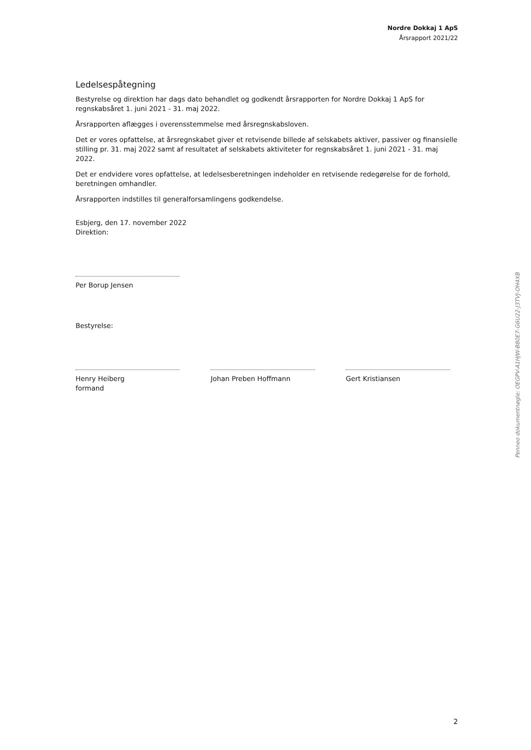Nordre Dokkaj 1 ApS
Årsrapport 2021/22
Ledelsespåtegning
Bestyrelse og direktion har dags dato behandlet og godkendt årsrapporten for Nordre Dokkaj 1 ApS for regnskabsåret 1. juni 2021 - 31. maj 2022.
Årsrapporten aflægges i overensstemmelse med årsregnskabsloven.
Det er vores opfattelse, at årsregnskabet giver et retvisende billede af selskabets aktiver, passiver og finansielle stilling pr. 31. maj 2022 samt af resultatet af selskabets aktiviteter for regnskabsåret 1. juni 2021 - 31. maj 2022.
Det er endvidere vores opfattelse, at ledelsesberetningen indeholder en retvisende redegørelse for de forhold, beretningen omhandler.
Årsrapporten indstilles til generalforsamlingens godkendelse.
Esbjerg, den 17. november 2022
Direktion:
Per Borup Jensen
Bestyrelse:
Henry Heiberg
formand
Johan Preben Hoffmann Gert Kristiansen
Penneo dokumentnøgle: OEGPV-A1HJW-B80E7-G6U22-J3TVJ-OH4XB
2